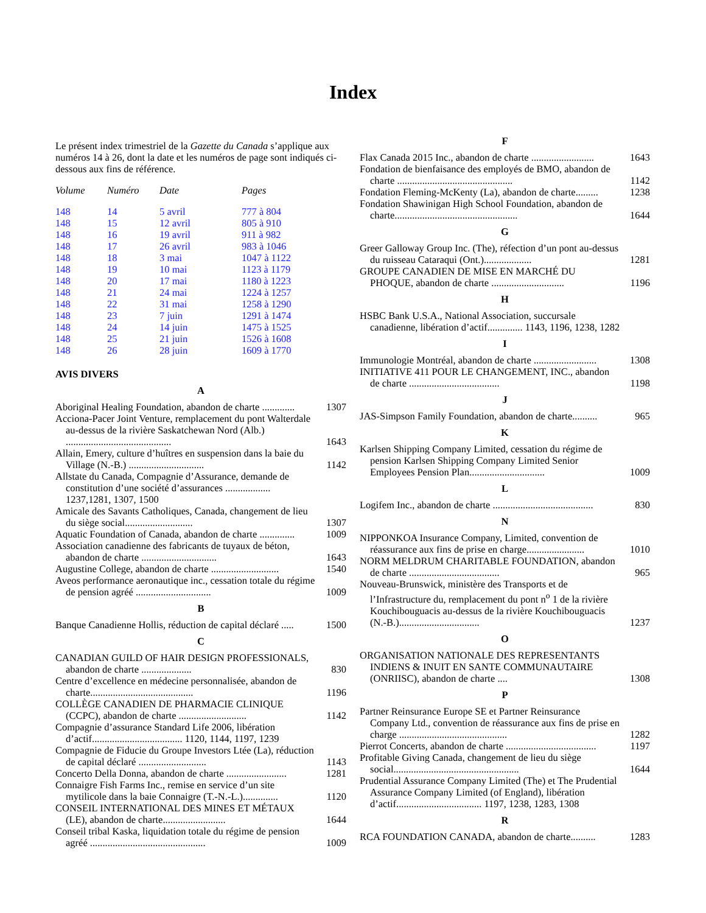Index
Le présent index trimestriel de la Gazette du Canada s’applique aux numéros 14 à 26, dont la date et les numéros de page sont indiqués ci-dessous aux fins de référence.
| Volume | Numéro | Date | Pages |
| --- | --- | --- | --- |
| 148 | 14 | 5 avril | 777 à 804 |
| 148 | 15 | 12 avril | 805 à 910 |
| 148 | 16 | 19 avril | 911 à 982 |
| 148 | 17 | 26 avril | 983 à 1046 |
| 148 | 18 | 3 mai | 1047 à 1122 |
| 148 | 19 | 10 mai | 1123 à 1179 |
| 148 | 20 | 17 mai | 1180 à 1223 |
| 148 | 21 | 24 mai | 1224 à 1257 |
| 148 | 22 | 31 mai | 1258 à 1290 |
| 148 | 23 | 7 juin | 1291 à 1474 |
| 148 | 24 | 14 juin | 1475 à 1525 |
| 148 | 25 | 21 juin | 1526 à 1608 |
| 148 | 26 | 28 juin | 1609 à 1770 |
AVIS DIVERS
A
Aboriginal Healing Foundation, abandon de charte ............. 1307
Acciona-Pacer Joint Venture, remplacement du pont Walterdale au-dessus de la rivière Saskatchewan Nord (Alb.) .......................................... 1643
Allain, Emery, culture d’huîtres en suspension dans la baie du Village (N.-B.) .............................. 1142
Allstate du Canada, Compagnie d’Assurance, demande de constitution d’une société d’assurances .................. 1237,1281, 1307, 1500
Amicale des Savants Catholiques, Canada, changement de lieu du siège social........................... 1307
Aquatic Foundation of Canada, abandon de charte .............. 1009
Association canadienne des fabricants de tuyaux de béton, abandon de charte .............................. 1643
Augustine College, abandon de charte ........................... 1540
Aveos performance aeronautique inc., cessation totale du régime de pension agréé .............................. 1009
B
Banque Canadienne Hollis, réduction de capital déclaré ..... 1500
C
CANADIAN GUILD OF HAIR DESIGN PROFESSIONALS, abandon de charte .................... 830
Centre d’excellence en médecine personnalisée, abandon de charte......................................... 1196
COLLÈGE CANADIEN DE PHARMACIE CLINIQUE (CCPC), abandon de charte ........................... 1142
Compagnie d’assurance Standard Life 2006, libération d’actif.................................... 1120, 1144, 1197, 1239
Compagnie de Fiducie du Groupe Investors Ltée (La), réduction de capital déclaré ........................... 1143
Concerto Della Donna, abandon de charte ........................ 1281
Connaigre Fish Farms Inc., remise en service d’un site mytilicole dans la baie Connaigre (T.-N.-L.).............. 1120
CONSEIL INTERNATIONAL DES MINES ET MÉTAUX (LE), abandon de charte......................... 1644
Conseil tribal Kaska, liquidation totale du régime de pension agréé .............................................. 1009
F
Flax Canada 2015 Inc., abandon de charte ......................... 1643
Fondation de bienfaisance des employés de BMO, abandon de charte .............................................. 1142
Fondation Fleming-McKenty (La), abandon de charte......... 1238
Fondation Shawinigan High School Foundation, abandon de charte................................................. 1644
G
Greer Galloway Group Inc. (The), réfection d’un pont au-dessus du ruisseau Cataraqui (Ont.)................... 1281
GROUPE CANADIEN DE MISE EN MARCHÉ DU PHOQUE, abandon de charte ............................. 1196
H
HSBC Bank U.S.A., National Association, succursale canadienne, libération d’actif.............. 1143, 1196, 1238, 1282
I
Immunologie Montréal, abandon de charte ......................... 1308
INITIATIVE 411 POUR LE CHANGEMENT, INC., abandon de charte .................................... 1198
J
JAS-Simpson Family Foundation, abandon de charte.......... 965
K
Karlsen Shipping Company Limited, cessation du régime de pension Karlsen Shipping Company Limited Senior Employees Pension Plan.............................. 1009
L
Logifem Inc., abandon de charte ........................................ 830
N
NIPPONKOA Insurance Company, Limited, convention de réassurance aux fins de prise en charge....................... 1010
NORM MELDRUM CHARITABLE FOUNDATION, abandon de charte .................................... 965
Nouveau-Brunswick, ministère des Transports et de l’Infrastructure du, remplacement du pont n<sup>o</sup> 1 de la rivière Kouchibouguacis au-dessus de la rivière Kouchibouguacis (N.-B.)................................ 1237
O
ORGANISATION NATIONALE DES REPRESENTANTS INDIENS & INUIT EN SANTE COMMUNAUTAIRE (ONRIISC), abandon de charte .... 1308
P
Partner Reinsurance Europe SE et Partner Reinsurance Company Ltd., convention de réassurance aux fins de prise en charge ........................................... 1282
Pierrot Concerts, abandon de charte .................................... 1197
Profitable Giving Canada, changement de lieu du siège social.................................................. 1644
Prudential Assurance Company Limited (The) et The Prudential Assurance Company Limited (of England), libération d’actif.................................. 1197, 1238, 1283, 1308
R
RCA FOUNDATION CANADA, abandon de charte.......... 1283